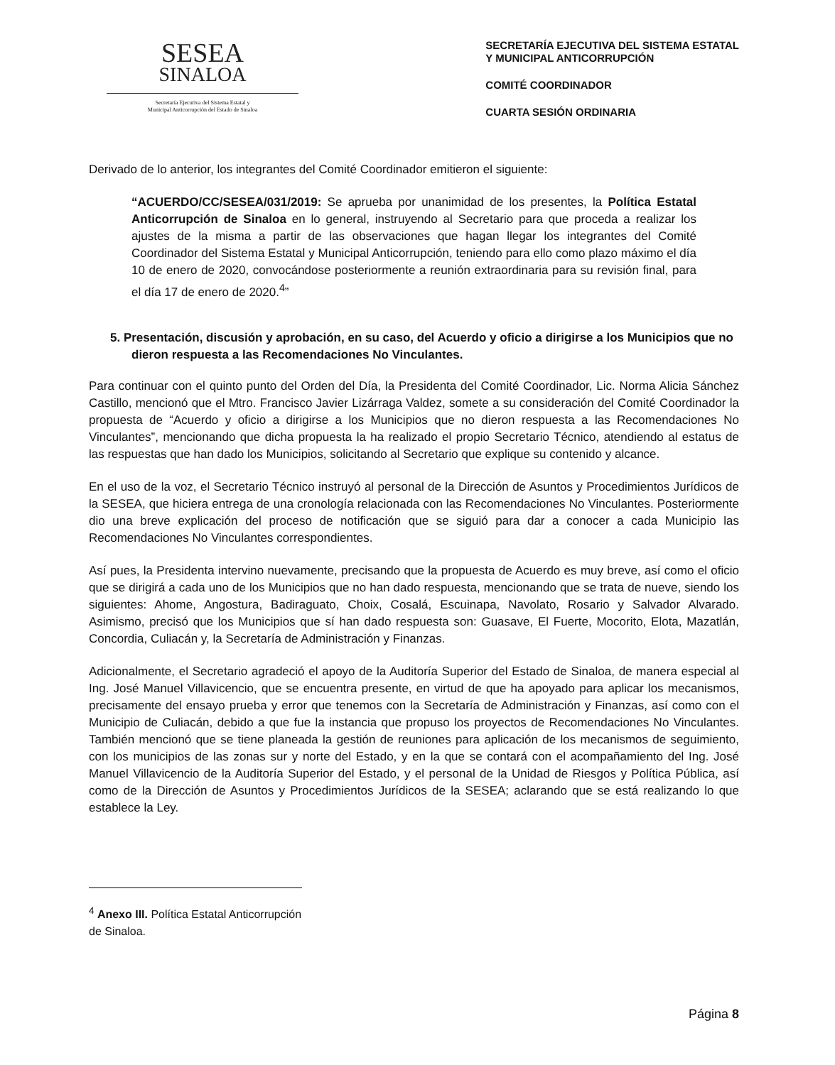SESEA
SINALOA
Secretaría Ejecutiva del Sistema Estatal y
Municipal Anticorrupción del Estado de Sinaloa
SECRETARÍA EJECUTIVA DEL SISTEMA ESTATAL
Y MUNICIPAL ANTICORRUPCIÓN
COMITÉ COORDINADOR
CUARTA SESIÓN ORDINARIA
Derivado de lo anterior, los integrantes del Comité Coordinador emitieron el siguiente:
“ACUERDO/CC/SESEA/031/2019: Se aprueba por unanimidad de los presentes, la Política Estatal Anticorrupción de Sinaloa en lo general, instruyendo al Secretario para que proceda a realizar los ajustes de la misma a partir de las observaciones que hagan llegar los integrantes del Comité Coordinador del Sistema Estatal y Municipal Anticorrupción, teniendo para ello como plazo máximo el día 10 de enero de 2020, convocándose posteriormente a reunión extraordinaria para su revisión final, para el día 17 de enero de 2020.<sup>4</sup>”
5. Presentación, discusión y aprobación, en su caso, del Acuerdo y oficio a dirigirse a los Municipios que no dieron respuesta a las Recomendaciones No Vinculantes.
Para continuar con el quinto punto del Orden del Día, la Presidenta del Comité Coordinador, Lic. Norma Alicia Sánchez Castillo, mencionó que el Mtro. Francisco Javier Lizárraga Valdez, somete a su consideración del Comité Coordinador la propuesta de “Acuerdo y oficio a dirigirse a los Municipios que no dieron respuesta a las Recomendaciones No Vinculantes”, mencionando que dicha propuesta la ha realizado el propio Secretario Técnico, atendiendo al estatus de las respuestas que han dado los Municipios, solicitando al Secretario que explique su contenido y alcance.
En el uso de la voz, el Secretario Técnico instruyó al personal de la Dirección de Asuntos y Procedimientos Jurídicos de la SESEA, que hiciera entrega de una cronología relacionada con las Recomendaciones No Vinculantes. Posteriormente dio una breve explicación del proceso de notificación que se siguió para dar a conocer a cada Municipio las Recomendaciones No Vinculantes correspondientes.
Así pues, la Presidenta intervino nuevamente, precisando que la propuesta de Acuerdo es muy breve, así como el oficio que se dirigirá a cada uno de los Municipios que no han dado respuesta, mencionando que se trata de nueve, siendo los siguientes: Ahome, Angostura, Badiraguato, Choix, Cosalá, Escuinapa, Navolato, Rosario y Salvador Alvarado. Asimismo, precisó que los Municipios que sí han dado respuesta son: Guasave, El Fuerte, Mocorito, Elota, Mazatlán, Concordia, Culiacán y, la Secretaría de Administración y Finanzas.
Adicionalmente, el Secretario agradeció el apoyo de la Auditoría Superior del Estado de Sinaloa, de manera especial al Ing. José Manuel Villavicencio, que se encuentra presente, en virtud de que ha apoyado para aplicar los mecanismos, precisamente del ensayo prueba y error que tenemos con la Secretaría de Administración y Finanzas, así como con el Municipio de Culiacán, debido a que fue la instancia que propuso los proyectos de Recomendaciones No Vinculantes. También mencionó que se tiene planeada la gestión de reuniones para aplicación de los mecanismos de seguimiento, con los municipios de las zonas sur y norte del Estado, y en la que se contará con el acompañamiento del Ing. José Manuel Villavicencio de la Auditoría Superior del Estado, y el personal de la Unidad de Riesgos y Política Pública, así como de la Dirección de Asuntos y Procedimientos Jurídicos de la SESEA; aclarando que se está realizando lo que establece la Ley.
<sup>4</sup> Anexo III. Política Estatal Anticorrupción de Sinaloa.
Página 8